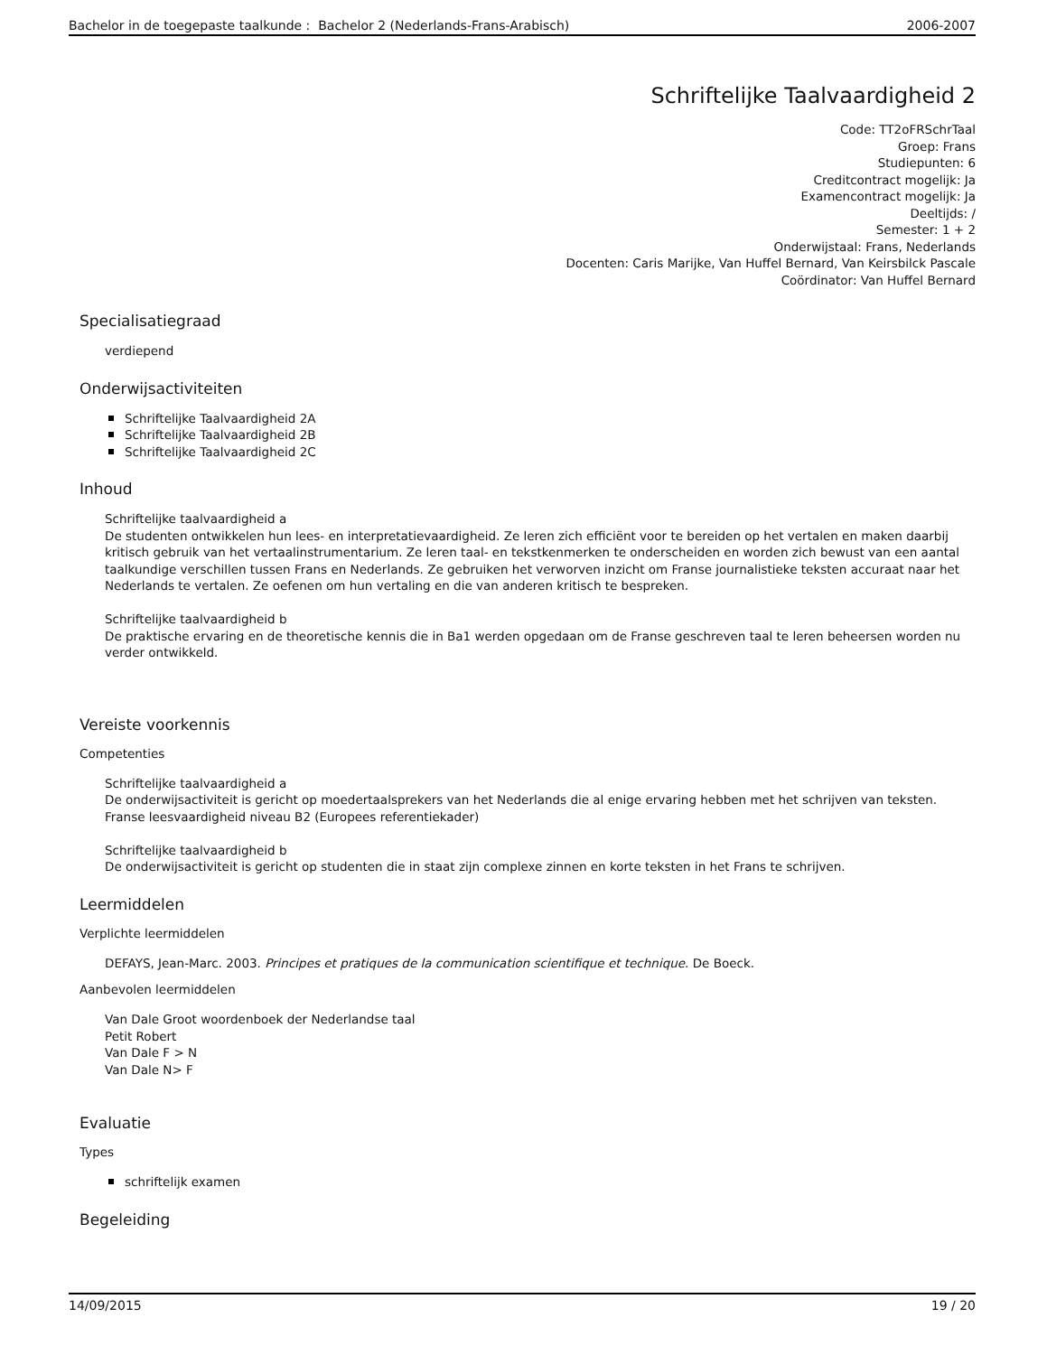Bachelor in de toegepaste taalkunde : Bachelor 2 (Nederlands-Frans-Arabisch) 2006-2007
Schriftelijke Taalvaardigheid 2
Code: TT2oFRSchrTaal
Groep: Frans
Studiepunten: 6
Creditcontract mogelijk: Ja
Examencontract mogelijk: Ja
Deeltijds: /
Semester: 1 + 2
Onderwijstaal: Frans, Nederlands
Docenten: Caris Marijke, Van Huffel Bernard, Van Keirsbilck Pascale
Coördinator: Van Huffel Bernard
Specialisatiegraad
verdiepend
Onderwijsactiviteiten
Schriftelijke Taalvaardigheid 2A
Schriftelijke Taalvaardigheid 2B
Schriftelijke Taalvaardigheid 2C
Inhoud
Schriftelijke taalvaardigheid a
De studenten ontwikkelen hun lees- en interpretatievaardigheid. Ze leren zich efficiënt voor te bereiden op het vertalen en maken daarbij kritisch gebruik van het vertaalinstrumentarium. Ze leren taal- en tekstkenmerken te onderscheiden en worden zich bewust van een aantal taalkundige verschillen tussen Frans en Nederlands. Ze gebruiken het verworven inzicht om Franse journalistieke teksten accuraat naar het Nederlands te vertalen. Ze oefenen om hun vertaling en die van anderen kritisch te bespreken.
Schriftelijke taalvaardigheid b
De praktische ervaring en de theoretische kennis die in Ba1 werden opgedaan om de Franse geschreven taal te leren beheersen worden nu verder ontwikkeld.
Vereiste voorkennis
Competenties
Schriftelijke taalvaardigheid a
De onderwijsactiviteit is gericht op moedertaalsprekers van het Nederlands die al enige ervaring hebben met het schrijven van teksten.
Franse leesvaardigheid niveau B2 (Europees referentiekader)
Schriftelijke taalvaardigheid b
De onderwijsactiviteit is gericht op studenten die in staat zijn complexe zinnen en korte teksten in het Frans te schrijven.
Leermiddelen
Verplichte leermiddelen
DEFAYS, Jean-Marc. 2003. Principes et pratiques de la communication scientifique et technique. De Boeck.
Aanbevolen leermiddelen
Van Dale Groot woordenboek der Nederlandse taal
Petit Robert
Van Dale F > N
Van Dale N> F
Evaluatie
Types
schriftelijk examen
Begeleiding
14/09/2015 19 / 20